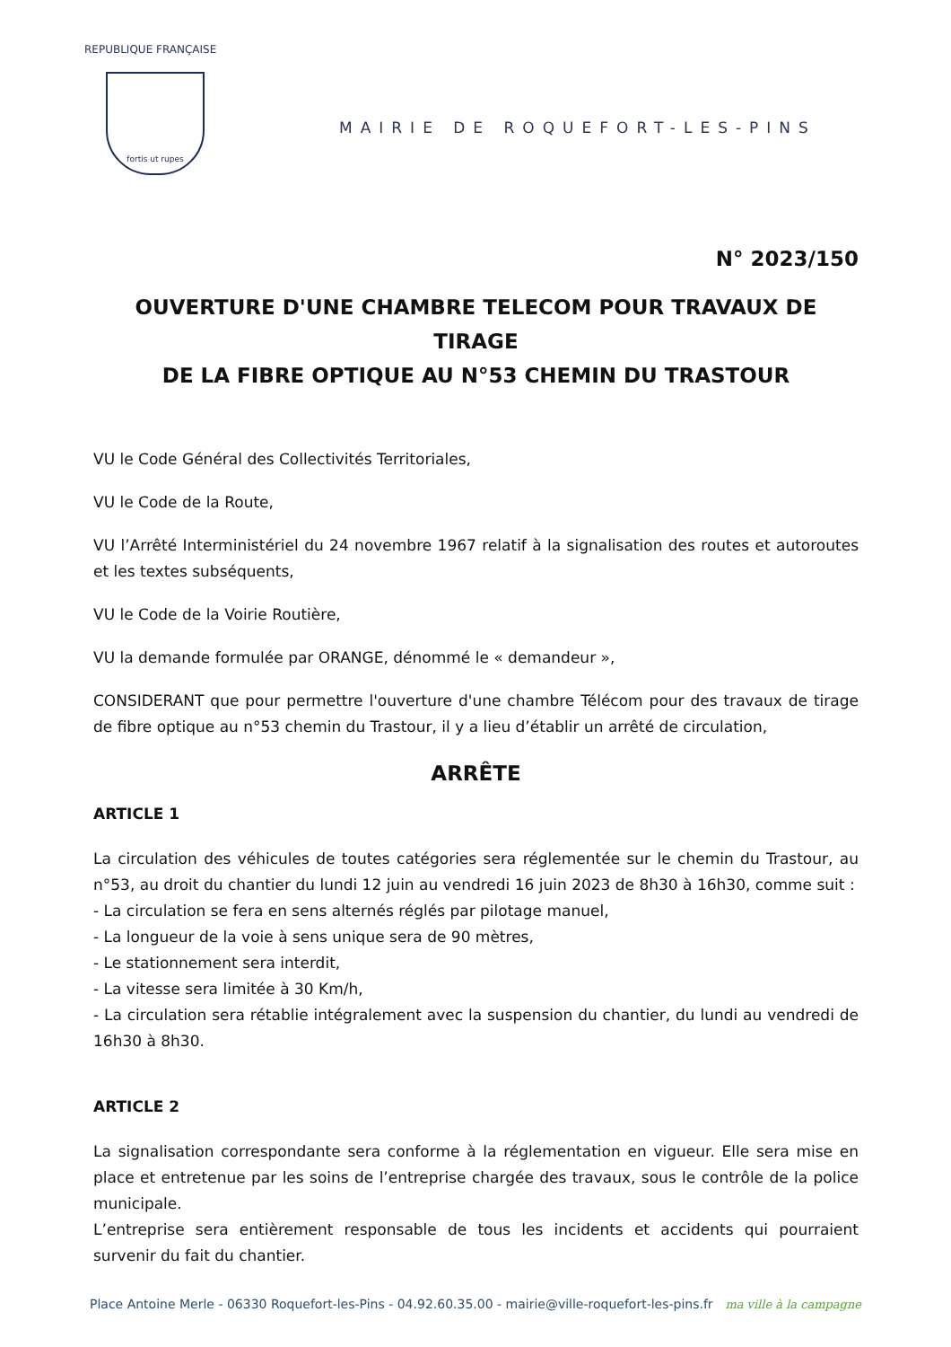REPUBLIQUE FRANÇAISE
fortis ut rupes
MAIRIE DE ROQUEFORT-LES-PINS
N° 2023/150
OUVERTURE D'UNE CHAMBRE TELECOM POUR TRAVAUX DE TIRAGE
DE LA FIBRE OPTIQUE AU N°53 CHEMIN DU TRASTOUR
VU le Code Général des Collectivités Territoriales,
VU le Code de la Route,
VU l’Arrêté Interministériel du 24 novembre 1967 relatif à la signalisation des routes et autoroutes et les textes subséquents,
VU le Code de la Voirie Routière,
VU la demande formulée par ORANGE, dénommé le « demandeur »,
CONSIDERANT que pour permettre l'ouverture d'une chambre Télécom pour des travaux de tirage de fibre optique au n°53 chemin du Trastour, il y a lieu d’établir un arrêté de circulation,
ARRÊTE
ARTICLE 1
La circulation des véhicules de toutes catégories sera réglementée sur le chemin du Trastour, au n°53, au droit du chantier du lundi 12 juin au vendredi 16 juin 2023 de 8h30 à 16h30, comme suit :
- La circulation se fera en sens alternés réglés par pilotage manuel,
- La longueur de la voie à sens unique sera de 90 mètres,
- Le stationnement sera interdit,
- La vitesse sera limitée à 30 Km/h,
- La circulation sera rétablie intégralement avec la suspension du chantier, du lundi au vendredi de 16h30 à 8h30.
ARTICLE 2
La signalisation correspondante sera conforme à la réglementation en vigueur. Elle sera mise en place et entretenue par les soins de l’entreprise chargée des travaux, sous le contrôle de la police municipale.
L’entreprise sera entièrement responsable de tous les incidents et accidents qui pourraient survenir du fait du chantier.
Place Antoine Merle - 06330 Roquefort-les-Pins - 04.92.60.35.00 - mairie@ville-roquefort-les-pins.fr ma ville à la campagne